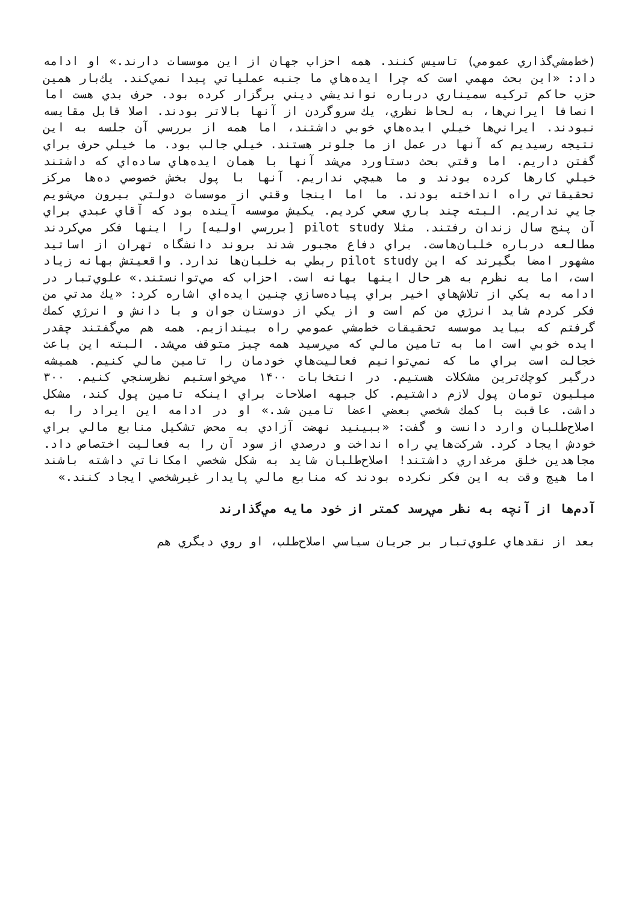(خط‌مشي‌گذاري عمومي) تاسيس كنند. همه احزاب جهان از اين موسسات دارند.» او ادامه داد: «اين بحث مهمي است كه چرا ايده‌هاي ما جنبه عملياتي پيدا نمي‌كند. يك‌بار همين حزب حاكم تركيه سميناري درباره نوانديشي ديني برگزار كرده بود. حرف بدي هست اما انصافا ايراني‌ها، به لحاظ نظري، يك سروگردن از آنها بالاتر بودند. اصلا قابل مقايسه نبودند. ايراني‌ها خيلي ايده‌هاي خوبي داشتند، اما همه از بررسي آن جلسه به اين نتيجه رسيديم كه آنها در عمل از ما جلوتر هستند. خيلي جالب بود. ما خيلي حرف براي گفتن داريم. اما وقتي بحث دستاورد مي‌شد آنها با همان ايده‌هاي ساده‌اي كه داشتند خيلي كارها كرده بودند و ما هيچي نداريم. آنها با پول بخش خصوصي ده‌ها مركز تحقيقاتي راه انداخته بودند. ما اما اينجا وقتي از موسسات دولتي بيرون مي‌شويم جايي نداريم. البته چند باري سعي كرديم. يكيش موسسه آينده بود كه آقاي عبدي براي آن پنج سال زندان رفتند. مثلا pilot study [بررسي اوليه] را اينها فكر مي‌كردند مطالعه درباره خلبان‌هاست. براي دفاع مجبور شدند بروند دانشگاه تهران از اساتيد مشهور امضا بگيرند كه اين pilot study ربطي به خلبان‌ها ندارد. واقعيتش بهانه زياد است، اما به نظرم به هر حال اينها بهانه است. احزاب كه مي‌توانستند.» علوي‌تبار در ادامه به يكي از تلاش‌هاي اخير براي پياده‌سازي چنين ايده‌اي اشاره كرد: «يك مدتي من فكر كردم شايد انرژي من كم است و از يكي از دوستان جوان و با دانش و انرژي كمك گرفتم كه بيايد موسسه تحقيقات خط‌مشي عمومي راه بيندازيم. همه هم مي‌گفتند چقدر ايده خوبي است اما به تامين مالي كه مي‌رسيد همه چيز متوقف مي‌شد. البته اين باعث خجالت است براي ما كه نمي‌توانيم فعاليت‌هاي خودمان را تامين مالي كنيم. هميشه درگير كوچك‌ترين مشكلات هستيم. در انتخابات ۱۴۰۰ مي‌خواستيم نظرسنجي كنيم. ۳۰۰ ميليون تومان پول لازم داشتيم. كل جبهه اصلاحات براي اينكه تامين پول كند، مشكل داشت. عاقبت با كمك شخصي بعضي اعضا تامين شد.» او در ادامه اين ايراد را به اصلاح‌طلبان وارد دانست و گفت: «ببينيد نهضت آزادي به محض تشكيل منابع مالي براي خودش ايجاد كرد. شركت‌هايي راه انداخت و درصدي از سود آن را به فعاليت اختصاص داد. مجاهدين خلق مرغداري داشتند! اصلاح‌طلبان شايد به شكل شخصي امكاناتي داشته باشند اما هيچ وقت به اين فكر نكرده بودند كه منابع مالي پايدار غيرشخصي ايجاد كنند.»
آدم‌ها از آنچه به نظر مي‌رسد كمتر از خود مايه مي‌گذارند
بعد از نقدهاي علوي‌تبار بر جريان سياسي اصلاح‌طلب، او روي ديگري هم